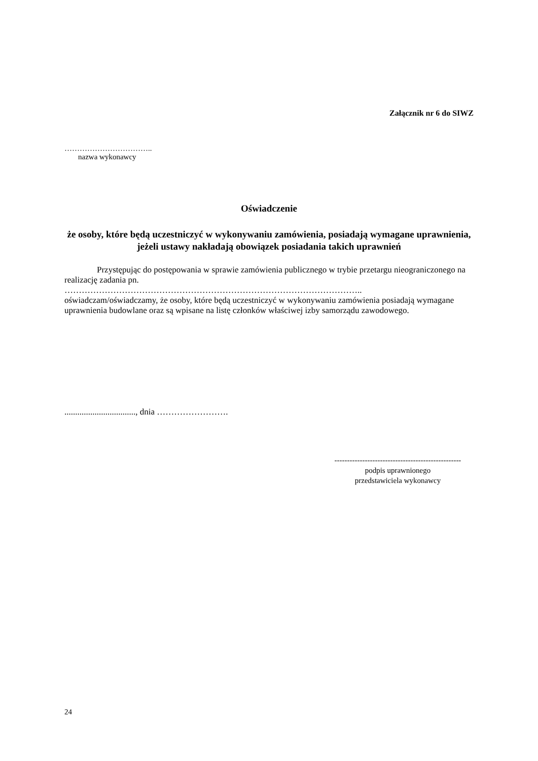Załącznik nr 6 do SIWZ
……………………………..
nazwa wykonawcy
Oświadczenie
że osoby, które będą uczestniczyć w wykonywaniu zamówienia, posiadają wymagane uprawnienia, jeżeli ustawy nakładają obowiązek posiadania takich uprawnień
Przystępując do postępowania w sprawie zamówienia publicznego w trybie przetargu nieograniczonego na realizację zadania pn.
…………………………………………………………………………………………..
oświadczam/oświadczamy, że osoby, które będą uczestniczyć w wykonywaniu zamówienia posiadają wymagane uprawnienia budowlane oraz są wpisane na listę członków właściwej izby samorządu zawodowego.
................................., dnia …………………….
--------------------------------------------------
podpis uprawnionego
przedstawiciela wykonawcy
24